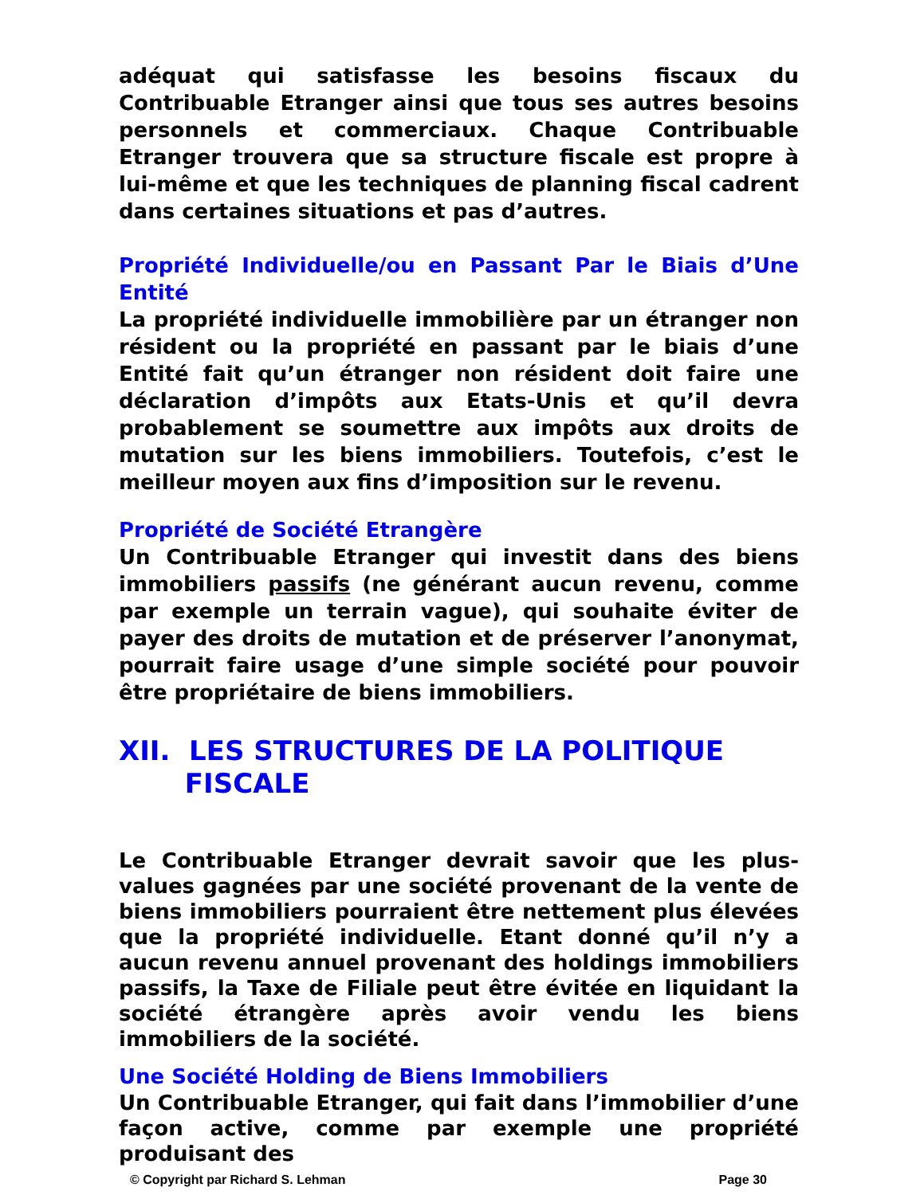adéquat qui satisfasse les besoins fiscaux du Contribuable Etranger ainsi que tous ses autres besoins personnels et commerciaux. Chaque Contribuable Etranger trouvera que sa structure fiscale est propre à lui-même et que les techniques de planning fiscal cadrent dans certaines situations et pas d’autres.
Propriété Individuelle/ou en Passant Par le Biais d’Une Entité
La propriété individuelle immobilière par un étranger non résident ou la propriété en passant par le biais d’une Entité fait qu’un étranger non résident doit faire une déclaration d’impôts aux Etats-Unis et qu’il devra probablement se soumettre aux impôts aux droits de mutation sur les biens immobiliers. Toutefois, c’est le meilleur moyen aux fins d’imposition sur le revenu.
Propriété de Société Etrangère
Un Contribuable Etranger qui investit dans des biens immobiliers passifs (ne générant aucun revenu, comme par exemple un terrain vague), qui souhaite éviter de payer des droits de mutation et de préserver l’anonymat, pourrait faire usage d’une simple société pour pouvoir être propriétaire de biens immobiliers.
XII. LES STRUCTURES DE LA POLITIQUE
FISCALE
Le Contribuable Etranger devrait savoir que les plus-values gagnées par une société provenant de la vente de biens immobiliers pourraient être nettement plus élevées que la propriété individuelle. Etant donné qu’il n’y a aucun revenu annuel provenant des holdings immobiliers passifs, la Taxe de Filiale peut être évitée en liquidant la société étrangère après avoir vendu les biens immobiliers de la société.
Une Société Holding de Biens Immobiliers
Un Contribuable Etranger, qui fait dans l’immobilier d’une façon active, comme par exemple une propriété produisant des
© Copyright par Richard S. Lehman Page 30